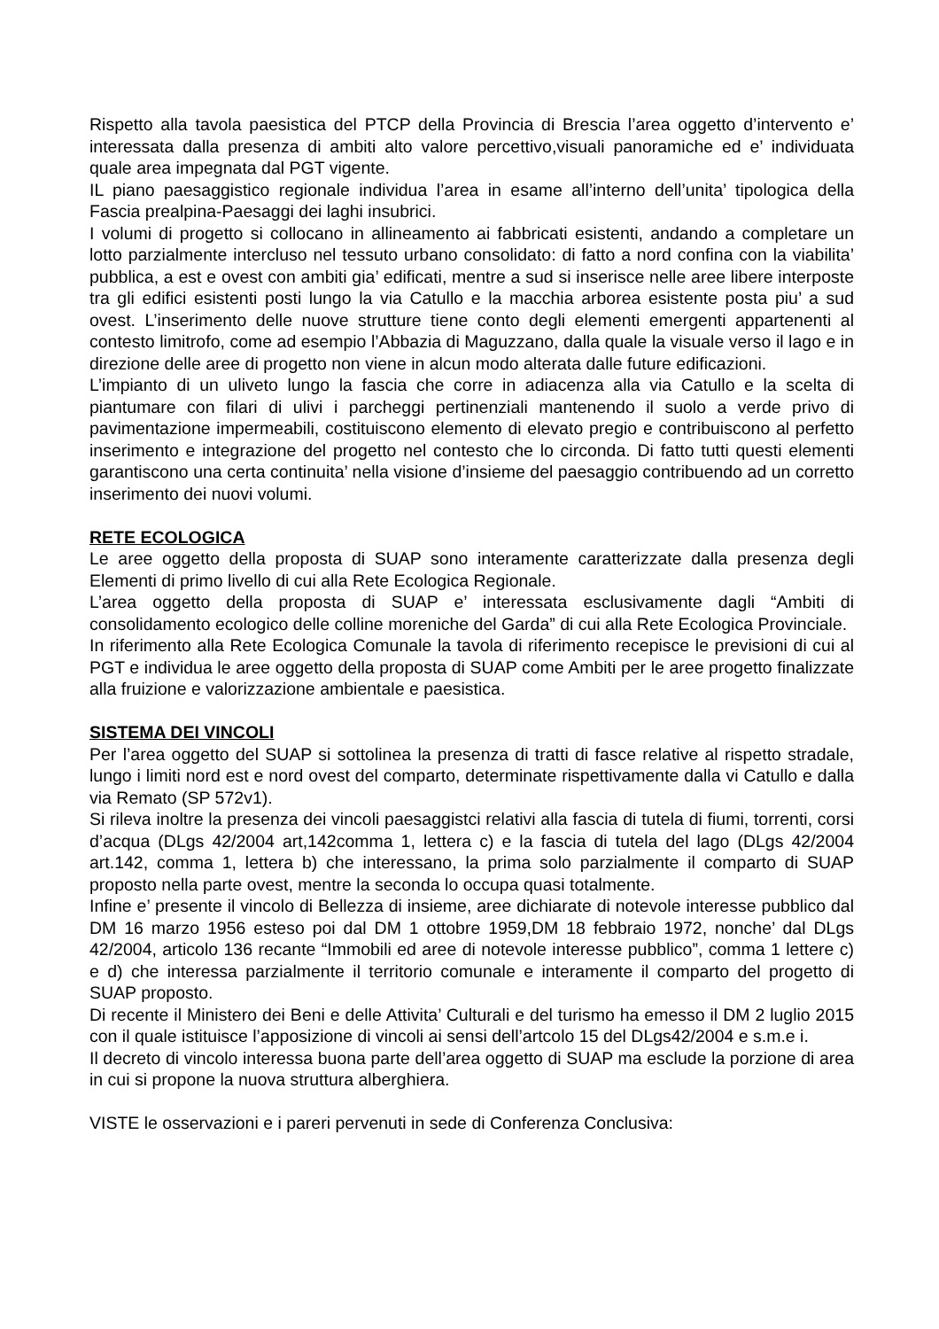Rispetto alla tavola paesistica del PTCP della Provincia di Brescia l’area oggetto d’intervento e’ interessata dalla presenza di ambiti alto valore percettivo,visuali panoramiche ed e’ individuata quale area impegnata dal PGT vigente.
IL piano paesaggistico regionale individua l’area in esame all’interno dell’unita’ tipologica della Fascia prealpina-Paesaggi dei laghi insubrici.
I volumi di progetto si collocano in allineamento ai fabbricati esistenti, andando a completare un lotto parzialmente intercluso nel tessuto urbano consolidato: di fatto a nord confina con la viabilita’ pubblica, a est e ovest con ambiti gia’ edificati, mentre a sud si inserisce nelle aree libere interposte tra gli edifici esistenti posti lungo la via Catullo e la macchia arborea esistente posta piu’ a sud ovest. L’inserimento delle nuove strutture tiene conto degli elementi emergenti appartenenti al contesto limitrofo, come ad esempio l’Abbazia di Maguzzano, dalla quale la visuale verso il lago e in direzione delle aree di progetto non viene in alcun modo alterata dalle future edificazioni.
L’impianto di un uliveto lungo la fascia che corre in adiacenza alla via Catullo e la scelta di piantumare con filari di ulivi i parcheggi pertinenziali mantenendo il suolo a verde privo di pavimentazione impermeabili, costituiscono elemento di elevato pregio e contribuiscono al perfetto inserimento e integrazione del progetto nel contesto che lo circonda. Di fatto tutti questi elementi garantiscono una certa continuita’ nella visione d’insieme del paesaggio contribuendo ad un corretto inserimento dei nuovi volumi.
RETE ECOLOGICA
Le aree oggetto della proposta di SUAP sono interamente caratterizzate dalla presenza degli Elementi di primo livello di cui alla Rete Ecologica Regionale.
L’area oggetto della proposta di SUAP e’ interessata esclusivamente dagli “Ambiti di consolidamento ecologico delle colline moreniche del Garda” di cui alla Rete Ecologica Provinciale.
In riferimento alla Rete Ecologica Comunale la tavola di riferimento recepisce le previsioni di cui al PGT e individua le aree oggetto della proposta di SUAP come Ambiti per le aree progetto finalizzate alla fruizione e valorizzazione ambientale e paesistica.
SISTEMA DEI VINCOLI
Per l’area oggetto del SUAP si sottolinea la presenza di tratti di fasce relative al rispetto stradale, lungo i limiti nord est e nord ovest del comparto, determinate rispettivamente dalla vi Catullo e dalla via Remato (SP 572v1).
Si rileva inoltre la presenza dei vincoli paesaggistci relativi alla fascia di tutela di fiumi, torrenti, corsi d’acqua (DLgs 42/2004 art,142comma 1, lettera c) e la fascia di tutela del lago (DLgs 42/2004 art.142, comma 1, lettera b) che interessano, la prima solo parzialmente il comparto di SUAP proposto nella parte ovest, mentre la seconda lo occupa quasi totalmente.
Infine e’ presente il vincolo di Bellezza di insieme, aree dichiarate di notevole interesse pubblico dal DM 16 marzo 1956 esteso poi dal DM 1 ottobre 1959,DM 18 febbraio 1972, nonche’ dal DLgs 42/2004, articolo 136 recante “Immobili ed aree di notevole interesse pubblico”, comma 1 lettere c) e d) che interessa parzialmente il territorio comunale e interamente il comparto del progetto di SUAP proposto.
Di recente il Ministero dei Beni e delle Attivita’ Culturali e del turismo ha emesso il DM 2 luglio 2015 con il quale istituisce l’apposizione di vincoli ai sensi dell’artcolo 15 del DLgs42/2004 e s.m.e i.
Il decreto di vincolo interessa buona parte dell’area oggetto di SUAP ma esclude la porzione di area in cui si propone la nuova struttura alberghiera.
VISTE le osservazioni e i pareri pervenuti in sede di Conferenza Conclusiva: